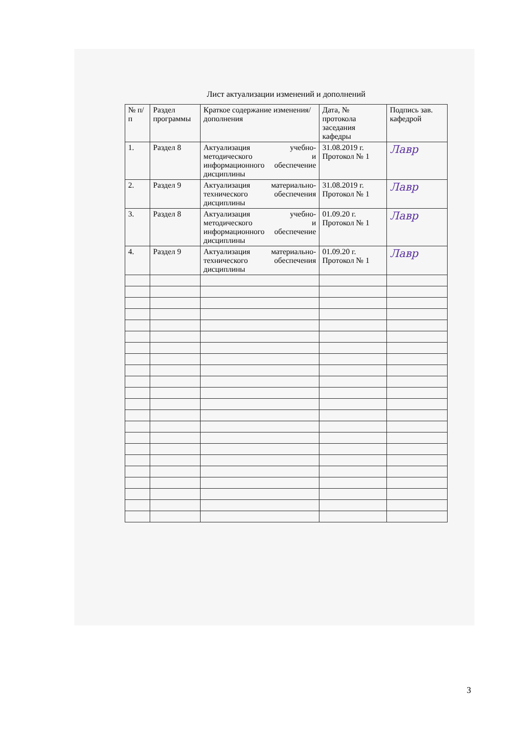Лист актуализации изменений и дополнений
| № п/п | Раздел программы | Краткое содержание изменения/дополнения | Дата, № протокола заседания кафедры | Подпись зав. кафедрой |
| --- | --- | --- | --- | --- |
| 1. | Раздел 8 | Актуализация учебно-методического и информационного обеспечение дисциплины | 31.08.2019 г. Протокол № 1 | Лавр |
| 2. | Раздел 9 | Актуализация материально-технического обеспечения дисциплины | 31.08.2019 г. Протокол № 1 | Лавр |
| 3. | Раздел 8 | Актуализация учебно-методического и информационного обеспечение дисциплины | 01.09.20 г. Протокол № 1 | Лавр |
| 4. | Раздел 9 | Актуализация материально-технического обеспечения дисциплины | 01.09.20 г. Протокол № 1 | Лавр |
3